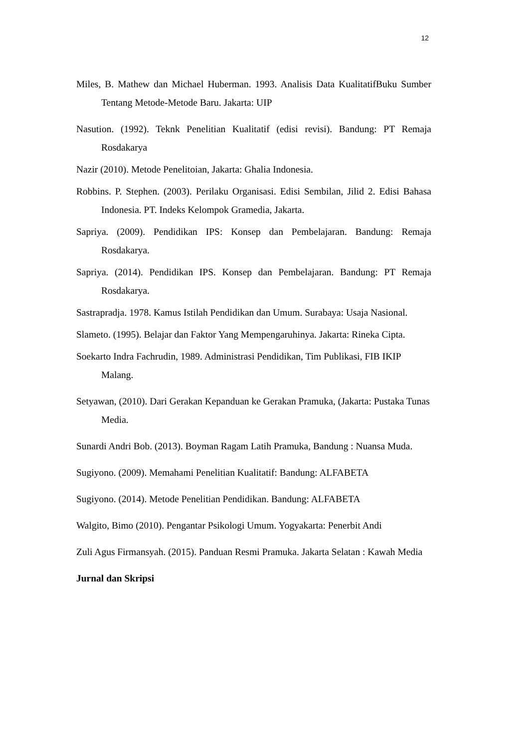12
Miles, B. Mathew dan Michael Huberman. 1993. Analisis Data KualitatifBuku Sumber Tentang Metode-Metode Baru. Jakarta: UIP
Nasution. (1992). Teknk Penelitian Kualitatif (edisi revisi). Bandung: PT Remaja Rosdakarya
Nazir (2010). Metode Penelitoian, Jakarta: Ghalia Indonesia.
Robbins. P. Stephen. (2003). Perilaku Organisasi. Edisi Sembilan, Jilid 2. Edisi Bahasa Indonesia. PT. Indeks Kelompok Gramedia, Jakarta.
Sapriya. (2009). Pendidikan IPS: Konsep dan Pembelajaran. Bandung: Remaja Rosdakarya.
Sapriya. (2014). Pendidikan IPS. Konsep dan Pembelajaran. Bandung: PT Remaja Rosdakarya.
Sastrapradja. 1978. Kamus Istilah Pendidikan dan Umum. Surabaya: Usaja Nasional.
Slameto. (1995). Belajar dan Faktor Yang Mempengaruhinya. Jakarta: Rineka Cipta.
Soekarto Indra Fachrudin, 1989. Administrasi Pendidikan, Tim Publikasi, FIB IKIP Malang.
Setyawan, (2010). Dari Gerakan Kepanduan ke Gerakan Pramuka, (Jakarta: Pustaka Tunas Media.
Sunardi Andri Bob. (2013). Boyman Ragam Latih Pramuka, Bandung : Nuansa Muda.
Sugiyono. (2009). Memahami Penelitian Kualitatif: Bandung: ALFABETA
Sugiyono. (2014). Metode Penelitian Pendidikan. Bandung: ALFABETA
Walgito, Bimo (2010). Pengantar Psikologi Umum. Yogyakarta: Penerbit Andi
Zuli Agus Firmansyah. (2015). Panduan Resmi Pramuka. Jakarta Selatan : Kawah Media
Jurnal dan Skripsi